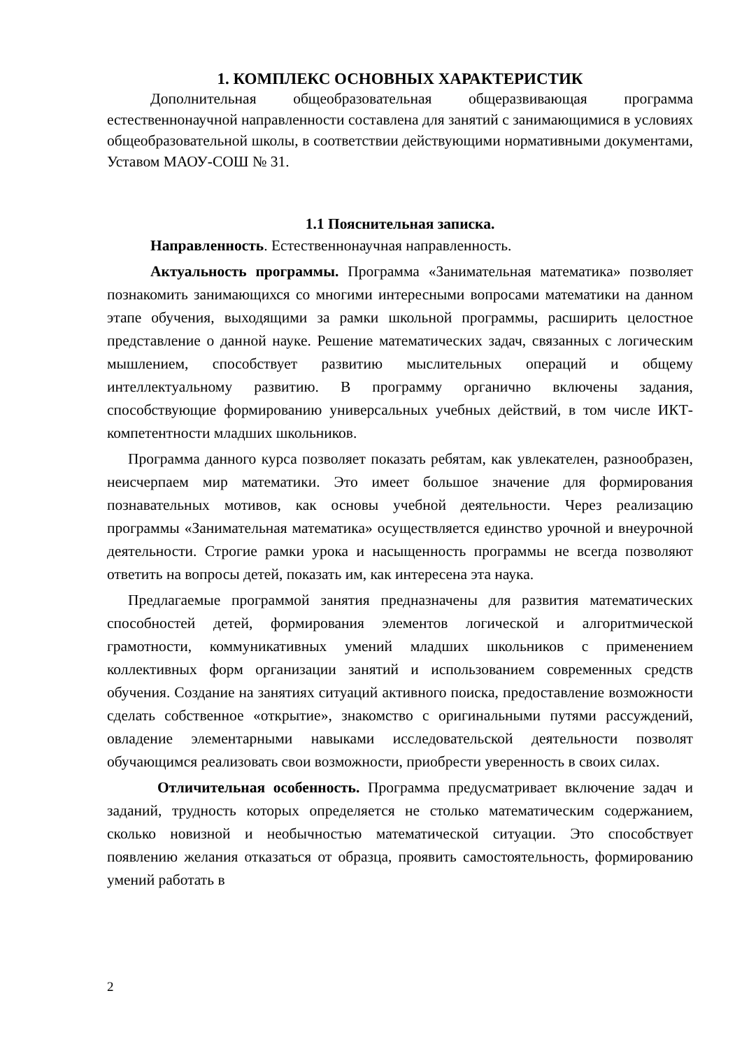1. КОМПЛЕКС ОСНОВНЫХ ХАРАКТЕРИСТИК
Дополнительная общеобразовательная общеразвивающая программа естественнонаучной направленности составлена для занятий с занимающимися в условиях общеобразовательной школы, в соответствии действующими нормативными документами, Уставом МАОУ-СОШ № 31.
1.1 Пояснительная записка.
Направленность. Естественнонаучная направленность.
Актуальность программы. Программа «Занимательная математика» позволяет познакомить занимающихся со многими интересными вопросами математики на данном этапе обучения, выходящими за рамки школьной программы, расширить целостное представление о данной науке. Решение математических задач, связанных с логическим мышлением, способствует развитию мыслительных операций и общему интеллектуальному развитию. В программу органично включены задания, способствующие формированию универсальных учебных действий, в том числе ИКТ-компетентности младших школьников.
Программа данного курса позволяет показать ребятам, как увлекателен, разнообразен, неисчерпаем мир математики. Это имеет большое значение для формирования познавательных мотивов, как основы учебной деятельности. Через реализацию программы «Занимательная математика» осуществляется единство урочной и внеурочной деятельности. Строгие рамки урока и насыщенность программы не всегда позволяют ответить на вопросы детей, показать им, как интересена эта наука.
Предлагаемые программой занятия предназначены для развития математических способностей детей, формирования элементов логической и алгоритмической грамотности, коммуникативных умений младших школьников с применением коллективных форм организации занятий и использованием современных средств обучения. Создание на занятиях ситуаций активного поиска, предоставление возможности сделать собственное «открытие», знакомство с оригинальными путями рассуждений, овладение элементарными навыками исследовательской деятельности позволят обучающимся реализовать свои возможности, приобрести уверенность в своих силах.
Отличительная особенность. Программа предусматривает включение задач и заданий, трудность которых определяется не столько математическим содержанием, сколько новизной и необычностью математической ситуации. Это способствует появлению желания отказаться от образца, проявить самостоятельность, формированию умений работать в
2